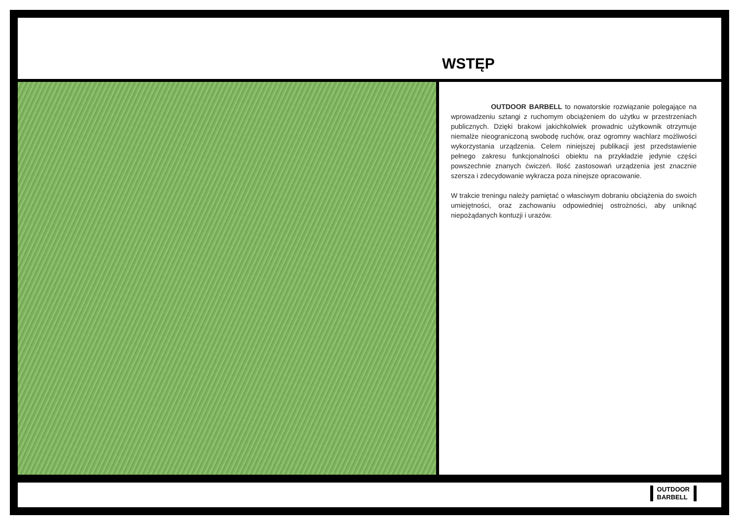WSTĘP
OUTDOOR BARBELL to nowatorskie rozwiązanie polegające na wprowadzeniu sztangi z ruchomym obciążeniem do użytku w przestrzeniach publicznych. Dzięki brakowi jakichkolwiek prowadnic użytkownik otrzymuje niemalże nieograniczoną swobodę ruchów, oraz ogromny wachlarz możliwości wykorzystania urządzenia. Celem niniejszej publikacji jest przedstawienie pełnego zakresu funkcjonalności obiektu na przykładzie jedynie części powszechnie znanych ćwiczeń. Ilość zastosowań urządzenia jest znacznie szersza i zdecydowanie wykracza poza ninejsze opracowanie.
W trakcie treningu należy pamiętać o własciwym dobraniu obciążenia do swoich umiejętności, oraz zachowaniu odpowiedniej ostrożności, aby uniknąć niepożądanych kontuzji i urazów.
OUTDOOR
BARBELL